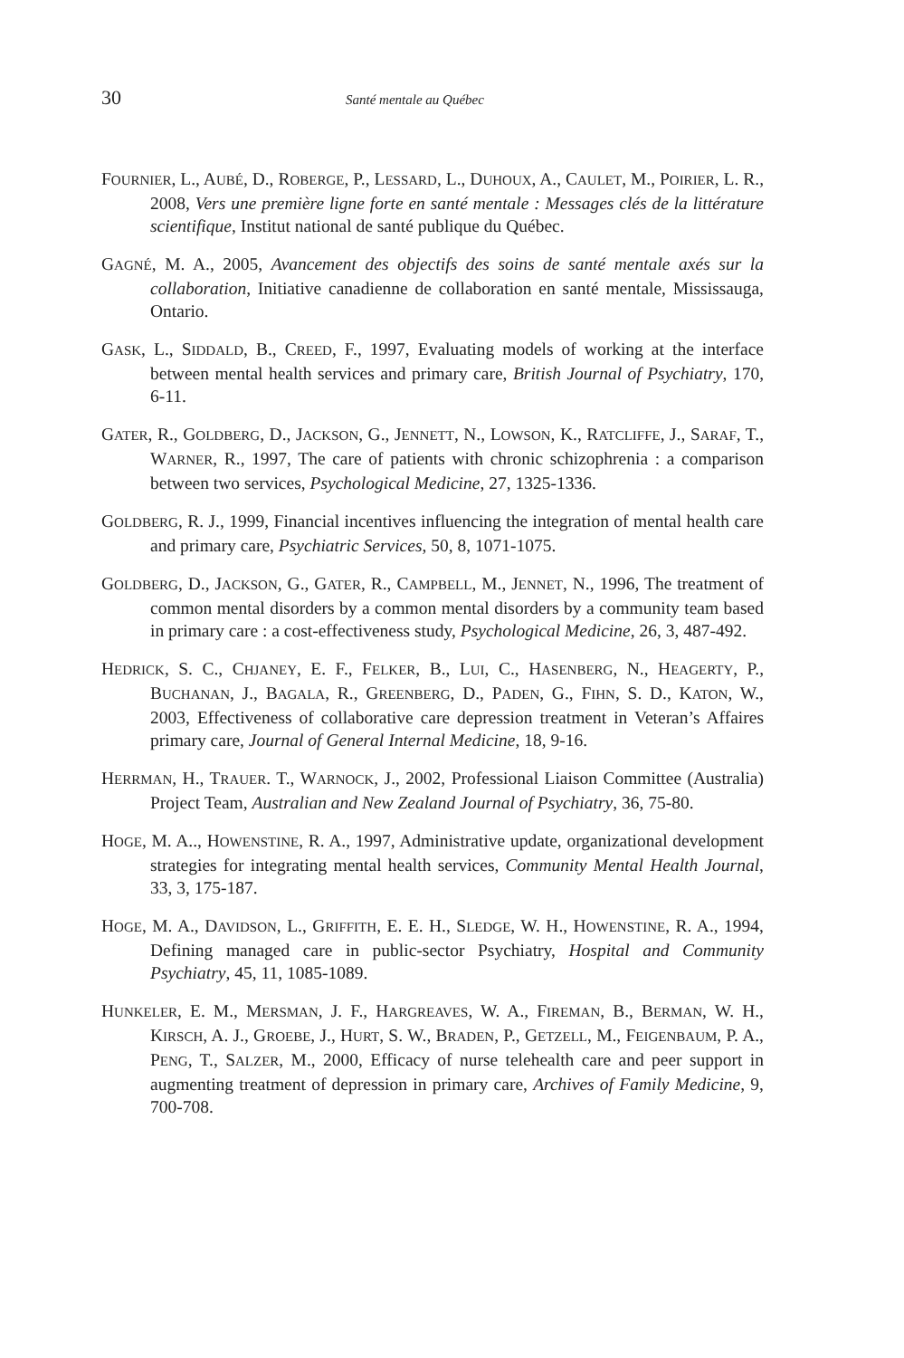30 Santé mentale au Québec
FOURNIER, L., AUBÉ, D., ROBERGE, P., LESSARD, L., DUHOUX, A., CAULET, M., POIRIER, L. R., 2008, Vers une première ligne forte en santé mentale : Messages clés de la littérature scientifique, Institut national de santé publique du Québec.
GAGNÉ, M. A., 2005, Avancement des objectifs des soins de santé mentale axés sur la collaboration, Initiative canadienne de collaboration en santé mentale, Mississauga, Ontario.
GASK, L., SIDDALD, B., CREED, F., 1997, Evaluating models of working at the interface between mental health services and primary care, British Journal of Psychiatry, 170, 6-11.
GATER, R., GOLDBERG, D., JACKSON, G., JENNETT, N., LOWSON, K., RATCLIFFE, J., SARAF, T., WARNER, R., 1997, The care of patients with chronic schizophrenia : a comparison between two services, Psychological Medicine, 27, 1325-1336.
GOLDBERG, R. J., 1999, Financial incentives influencing the integration of mental health care and primary care, Psychiatric Services, 50, 8, 1071-1075.
GOLDBERG, D., JACKSON, G., GATER, R., CAMPBELL, M., JENNET, N., 1996, The treatment of common mental disorders by a common mental disorders by a community team based in primary care : a cost-effectiveness study, Psychological Medicine, 26, 3, 487-492.
HEDRICK, S. C., CHJANEY, E. F., FELKER, B., LUI, C., HASENBERG, N., HEAGERTY, P., BUCHANAN, J., BAGALA, R., GREENBERG, D., PADEN, G., FIHN, S. D., KATON, W., 2003, Effectiveness of collaborative care depression treatment in Veteran’s Affaires primary care, Journal of General Internal Medicine, 18, 9-16.
HERRMAN, H., TRAUER. T., WARNOCK, J., 2002, Professional Liaison Committee (Australia) Project Team, Australian and New Zealand Journal of Psychiatry, 36, 75-80.
HOGE, M. A.., HOWENSTINE, R. A., 1997, Administrative update, organizational development strategies for integrating mental health services, Community Mental Health Journal, 33, 3, 175-187.
HOGE, M. A., DAVIDSON, L., GRIFFITH, E. E. H., SLEDGE, W. H., HOWENSTINE, R. A., 1994, Defining managed care in public-sector Psychiatry, Hospital and Community Psychiatry, 45, 11, 1085-1089.
HUNKELER, E. M., MERSMAN, J. F., HARGREAVES, W. A., FIREMAN, B., BERMAN, W. H., KIRSCH, A. J., GROEBE, J., HURT, S. W., BRADEN, P., GETZELL, M., FEIGENBAUM, P. A., PENG, T., SALZER, M., 2000, Efficacy of nurse telehealth care and peer support in augmenting treatment of depression in primary care, Archives of Family Medicine, 9, 700-708.